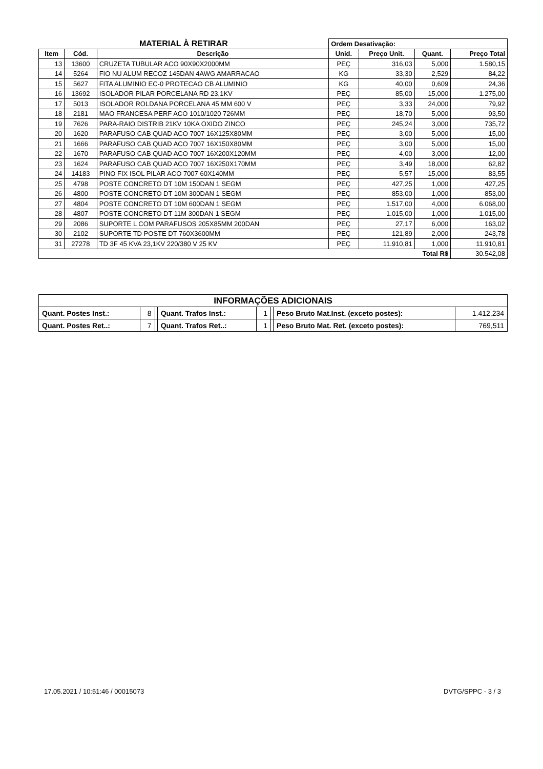| MATERIAL À RETIRAR | | | Ordem Desativação: | | | |
| Item | Cód. | Descrição | Unid. | Preço Unit. | Quant. | Preço Total |
| 13 | 13600 | CRUZETA TUBULAR ACO 90X90X2000MM | PEÇ | 316,03 | 5,000 | 1.580,15 |
| 14 | 5264 | FIO NU ALUM RECOZ 145DAN 4AWG AMARRACAO | KG | 33,30 | 2,529 | 84,22 |
| 15 | 5627 | FITA ALUMINIO EC-0 PROTECAO CB ALUMINIO | KG | 40,00 | 0,609 | 24,36 |
| 16 | 13692 | ISOLADOR PILAR PORCELANA RD 23,1KV | PEÇ | 85,00 | 15,000 | 1.275,00 |
| 17 | 5013 | ISOLADOR ROLDANA PORCELANA 45 MM 600 V | PEÇ | 3,33 | 24,000 | 79,92 |
| 18 | 2181 | MAO FRANCESA PERF ACO 1010/1020 726MM | PEÇ | 18,70 | 5,000 | 93,50 |
| 19 | 7626 | PARA-RAIO DISTRIB 21KV 10KA OXIDO ZINCO | PEÇ | 245,24 | 3,000 | 735,72 |
| 20 | 1620 | PARAFUSO CAB QUAD ACO 7007 16X125X80MM | PEÇ | 3,00 | 5,000 | 15,00 |
| 21 | 1666 | PARAFUSO CAB QUAD ACO 7007 16X150X80MM | PEÇ | 3,00 | 5,000 | 15,00 |
| 22 | 1670 | PARAFUSO CAB QUAD ACO 7007 16X200X120MM | PEÇ | 4,00 | 3,000 | 12,00 |
| 23 | 1624 | PARAFUSO CAB QUAD ACO 7007 16X250X170MM | PEÇ | 3,49 | 18,000 | 62,82 |
| 24 | 14183 | PINO FIX ISOL PILAR ACO 7007 60X140MM | PEÇ | 5,57 | 15,000 | 83,55 |
| 25 | 4798 | POSTE CONCRETO DT 10M 150DAN 1 SEGM | PEÇ | 427,25 | 1,000 | 427,25 |
| 26 | 4800 | POSTE CONCRETO DT 10M 300DAN 1 SEGM | PEÇ | 853,00 | 1,000 | 853,00 |
| 27 | 4804 | POSTE CONCRETO DT 10M 600DAN 1 SEGM | PEÇ | 1.517,00 | 4,000 | 6.068,00 |
| 28 | 4807 | POSTE CONCRETO DT 11M 300DAN 1 SEGM | PEÇ | 1.015,00 | 1,000 | 1.015,00 |
| 29 | 2086 | SUPORTE L COM PARAFUSOS 205X85MM 200DAN | PEÇ | 27,17 | 6,000 | 163,02 |
| 30 | 2102 | SUPORTE TD POSTE DT 760X3600MM | PEÇ | 121,89 | 2,000 | 243,78 |
| 31 | 27278 | TD 3F 45 KVA 23,1KV 220/380 V 25 KV | PEÇ | 11.910,81 | 1,000 | 11.910,81 |
| Total R$ | | | | | | 30.542,08 |
| INFORMAÇÕES ADICIONAIS | | | | | | | |
| Quant. Postes Inst.: | 8 | | Quant. Trafos Inst.: | 1 | | Peso Bruto Mat.Inst. (exceto postes): | 1.412,234 |
| Quant. Postes Ret..: | 7 | | Quant. Trafos Ret..: | 1 | | Peso Bruto Mat. Ret. (exceto postes): | 769,511 |
17.05.2021 / 10:51:46 / 00015073
DVTG/SPPC - 3 / 3